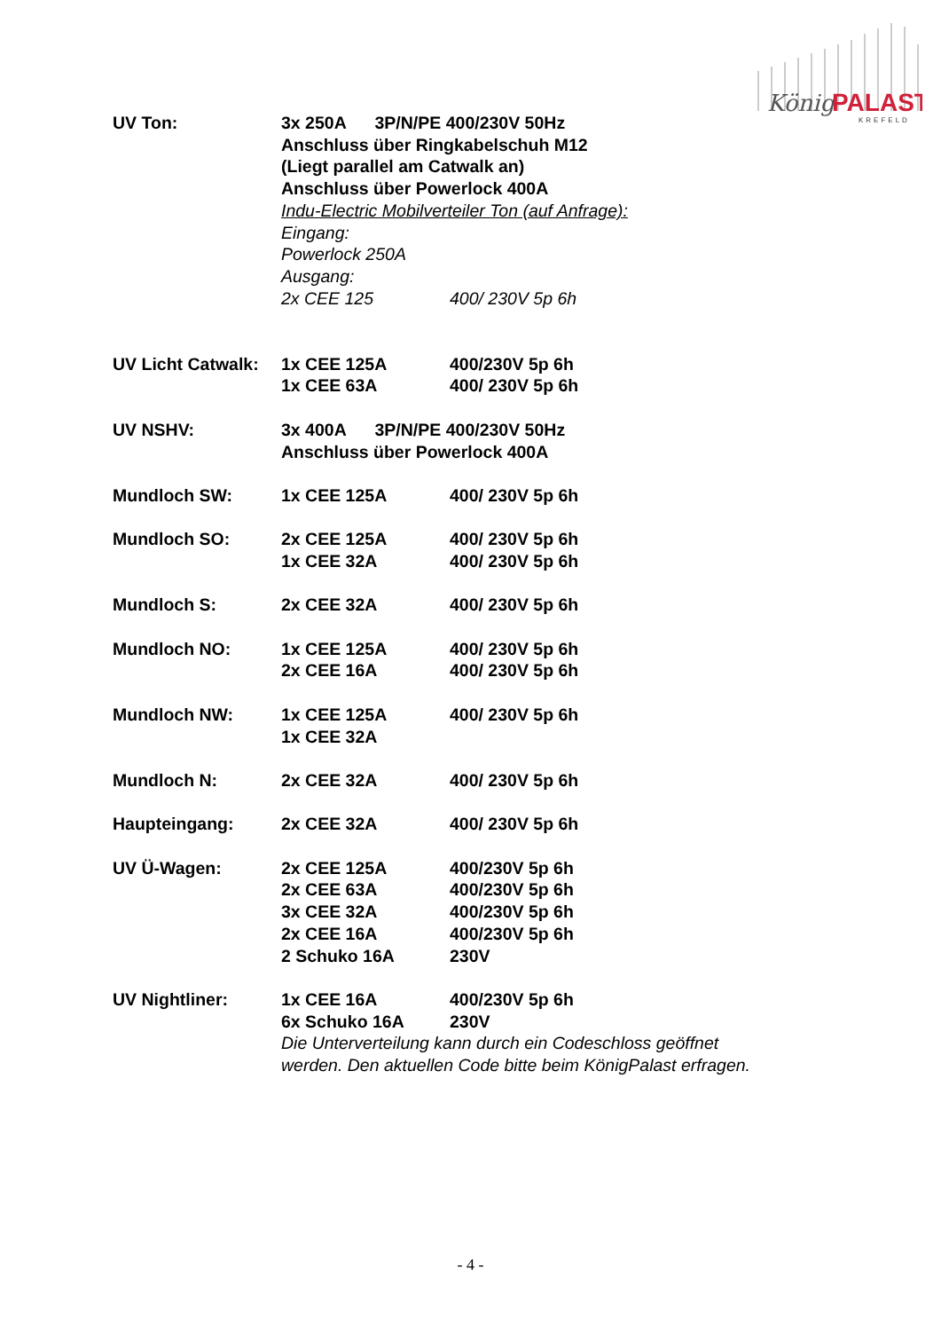König
PALAST
KREFELD
UV Ton: 3x 250A 3P/N/PE 400/230V 50Hz
Anschluss über Ringkabelschuh M12
(Liegt parallel am Catwalk an)
Anschluss über Powerlock 400A
Indu-Electric Mobilverteiler Ton (auf Anfrage):
Eingang:
Powerlock 250A
Ausgang:
2x CEE 125 400/ 230V 5p 6h
UV Licht Catwalk:
1x CEE 125A 400/230V 5p 6h
1x CEE 63A 400/ 230V 5p 6h
UV NSHV: 3x 400A 3P/N/PE 400/230V 50Hz
Anschluss über Powerlock 400A
Mundloch SW: 1x CEE 125A 400/ 230V 5p 6h
Mundloch SO: 2x CEE 125A 400/ 230V 5p 6h
1x CEE 32A 400/ 230V 5p 6h
Mundloch S: 2x CEE 32A 400/ 230V 5p 6h
Mundloch NO: 1x CEE 125A 400/ 230V 5p 6h
2x CEE 16A 400/ 230V 5p 6h
Mundloch NW: 1x CEE 125A 400/ 230V 5p 6h
1x CEE 32A
Mundloch N: 2x CEE 32A 400/ 230V 5p 6h
Haupteingang: 2x CEE 32A 400/ 230V 5p 6h
UV Ü-Wagen: 2x CEE 125A 400/230V 5p 6h
2x CEE 63A 400/230V 5p 6h
3x CEE 32A 400/230V 5p 6h
2x CEE 16A 400/230V 5p 6h
2 Schuko 16A 230V
UV Nightliner: 1x CEE 16A 400/230V 5p 6h
6x Schuko 16A 230V
Die Unterverteilung kann durch ein Codeschloss geöffnet
werden. Den aktuellen Code bitte beim KönigPalast erfragen.
- 4 -